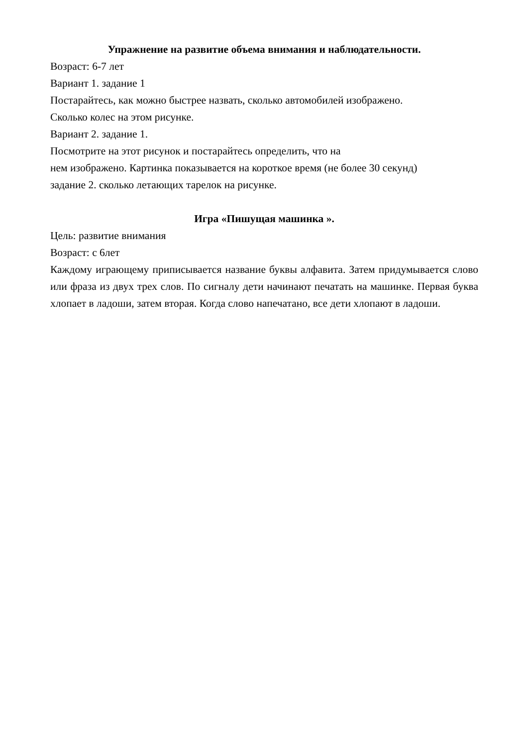Упражнение на развитие объема внимания и наблюдательности.
Возраст: 6-7 лет
Вариант 1. задание 1
Постарайтесь, как можно быстрее назвать, сколько автомобилей изображено.
Сколько колес на этом рисунке.
Вариант 2. задание 1.
Посмотрите на этот рисунок и постарайтесь определить, что на
нем изображено. Картинка показывается на короткое время (не более 30 секунд)
задание 2. сколько летающих тарелок на рисунке.
Игра «Пишущая машинка ».
Цель: развитие внимания
Возраст: с 6лет
Каждому играющему приписывается название буквы алфавита. Затем придумывается слово или фраза из двух трех слов. По сигналу дети начинают печатать на машинке. Первая буква хлопает в ладоши, затем вторая. Когда слово напечатано, все дети хлопают в ладоши.